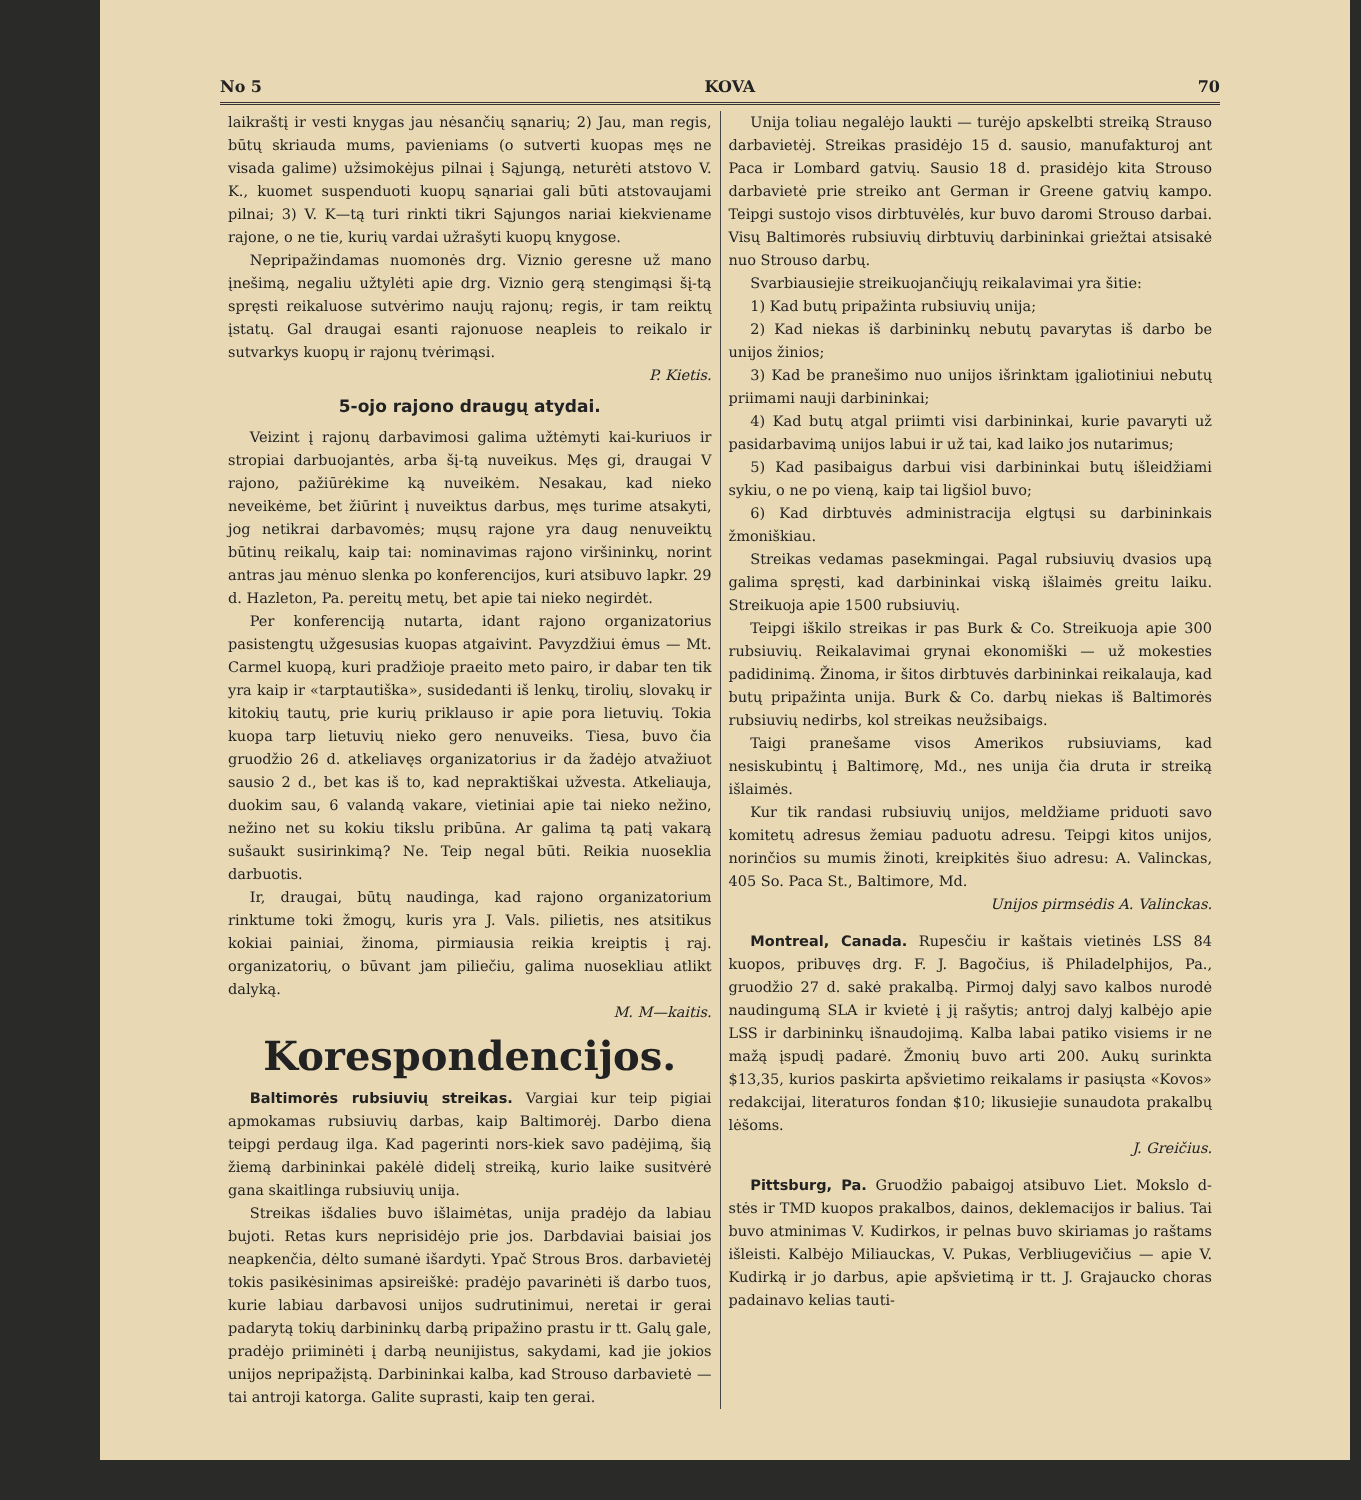No 5 KOVA 70
laikraštį ir vesti knygas jau nėsančių sąnarių; 2) Jau, man regis, būtų skriauda mums, pavieniams (o sutverti kuopas męs ne visada galime) užsimokėjus pilnai į Sąjungą, neturėti atstovo V. K., kuomet suspenduoti kuopų sąnariai gali būti atstovaujami pilnai; 3) V. K—tą turi rinkti tikri Sąjungos nariai kiekviename rajone, o ne tie, kurių vardai užrašyti kuopų knygose.
Nepripažindamas nuomonės drg. Viznio geresne už mano įnešimą, negaliu užtylėti apie drg. Viznio gerą stengimąsi šį-tą spręsti reikaluose sutvėrimo naujų rajonų; regis, ir tam reiktų įstatų. Gal draugai esanti rajonuose neapleis to reikalo ir sutvarkys kuopų ir rajonų tvėrimąsi.
P. Kietis.
5-ojo rajono draugų atydai.
Veizint į rajonų darbavimosi galima užtėmyti kai-kuriuos ir stropiai darbuojantės, arba šį-tą nuveikus. Męs gi, draugai V rajono, pažiūrėkime ką nuveikėm. Nesakau, kad nieko neveikėme, bet žiūrint į nuveiktus darbus, męs turime atsakyti, jog netikrai darbavomės; mųsų rajone yra daug nenuveiktų būtinų reikalų, kaip tai: nominavimas rajono viršininkų, norint antras jau mėnuo slenka po konferencijos, kuri atsibuvo lapkr. 29 d. Hazleton, Pa. pereitų metų, bet apie tai nieko negirdėt.
Per konferenciją nutarta, idant rajono organizatorius pasistengtų užgesusias kuopas atgaivint. Pavyzdžiui ėmus — Mt. Carmel kuopą, kuri pradžioje praeito meto pairo, ir dabar ten tik yra kaip ir «tarptautiška», susidedanti iš lenkų, tirolių, slovakų ir kitokių tautų, prie kurių priklauso ir apie pora lietuvių. Tokia kuopa tarp lietuvių nieko gero nenuveiks. Tiesa, buvo čia gruodžio 26 d. atkeliavęs organizatorius ir da žadėjo atvažiuot sausio 2 d., bet kas iš to, kad nepraktiškai užvesta. Atkeliauja, duokim sau, 6 valandą vakare, vietiniai apie tai nieko nežino, nežino net su kokiu tikslu pribūna. Ar galima tą patį vakarą sušaukt susirinkimą? Ne. Teip negal būti. Reikia nuoseklia darbuotis.
Ir, draugai, būtų naudinga, kad rajono organizatorium rinktume toki žmogų, kuris yra J. Vals. pilietis, nes atsitikus kokiai painiai, žinoma, pirmiausia reikia kreiptis į raj. organizatorių, o būvant jam piliečiu, galima nuosekliau atlikt dalyką.
M. M—kaitis.
Korespondencijos.
Baltimorės rubsiuvių streikas. Vargiai kur teip pigiai apmokamas rubsiuvių darbas, kaip Baltimorėj. Darbo diena teipgi perdaug ilga. Kad pagerinti nors-kiek savo padėjimą, šią žiemą darbininkai pakėlė didelį streiką, kurio laike susitvėrė gana skaitlinga rubsiuvių unija.
Streikas išdalies buvo išlaimėtas, unija pradėjo da labiau bujoti. Retas kurs neprisidėjo prie jos. Darbdaviai baisiai jos neapkenčia, dėlto sumanė išardyti. Ypač Strous Bros. darbavietėj tokis pasikėsinimas apsireiškė: pradėjo pavarinėti iš darbo tuos, kurie labiau darbavosi unijos sudrutinimui, neretai ir gerai padarytą tokių darbininkų darbą pripažino prastu ir tt. Galų gale, pradėjo priiminėti į darbą neunijistus, sakydami, kad jie jokios unijos nepripažįstą. Darbininkai kalba, kad Strouso darbavietė — tai antroji katorga. Galite suprasti, kaip ten gerai.
Unija toliau negalėjo laukti — turėjo apskelbti streiką Strauso darbavietėj. Streikas prasidėjo 15 d. sausio, manufakturoj ant Paca ir Lombard gatvių. Sausio 18 d. prasidėjo kita Strouso darbavietė prie streiko ant German ir Greene gatvių kampo. Teipgi sustojo visos dirbtuvėlės, kur buvo daromi Strouso darbai. Visų Baltimorės rubsiuvių dirbtuvių darbininkai griežtai atsisakė nuo Strouso darbų.
Svarbiausiejie streikuojančiųjų reikalavimai yra šitie:
1) Kad butų pripažinta rubsiuvių unija;
2) Kad niekas iš darbininkų nebutų pavarytas iš darbo be unijos žinios;
3) Kad be pranešimo nuo unijos išrinktam įgaliotiniui nebutų priimami nauji darbininkai;
4) Kad butų atgal priimti visi darbininkai, kurie pavaryti už pasidarbavimą unijos labui ir už tai, kad laiko jos nutarimus;
5) Kad pasibaigus darbui visi darbininkai butų išleidžiami sykiu, o ne po vieną, kaip tai ligšiol buvo;
6) Kad dirbtuvės administracija elgtųsi su darbininkais žmoniškiau.
Streikas vedamas pasekmingai. Pagal rubsiuvių dvasios upą galima spręsti, kad darbininkai viską išlaimės greitu laiku. Streikuoja apie 1500 rubsiuvių.
Teipgi iškilo streikas ir pas Burk & Co. Streikuoja apie 300 rubsiuvių. Reikalavimai grynai ekonomiški — už mokesties padidinimą. Žinoma, ir šitos dirbtuvės darbininkai reikalauja, kad butų pripažinta unija. Burk & Co. darbų niekas iš Baltimorės rubsiuvių nedirbs, kol streikas neužsibaigs.
Taigi pranešame visos Amerikos rubsiuviams, kad nesiskubintų į Baltimorę, Md., nes unija čia druta ir streiką išlaimės.
Kur tik randasi rubsiuvių unijos, meldžiame priduoti savo komitetų adresus žemiau paduotu adresu. Teipgi kitos unijos, norinčios su mumis žinoti, kreipkitės šiuo adresu: A. Valinckas, 405 So. Paca St., Baltimore, Md.
Unijos pirmsėdis A. Valinckas.
Montreal, Canada. Rupesčiu ir kaštais vietinės LSS 84 kuopos, pribuvęs drg. F. J. Bagočius, iš Philadelphijos, Pa., gruodžio 27 d. sakė prakalbą. Pirmoj dalyj savo kalbos nurodė naudingumą SLA ir kvietė į jį rašytis; antroj dalyj kalbėjo apie LSS ir darbininkų išnaudojimą. Kalba labai patiko visiems ir ne mažą įspudį padarė. Žmonių buvo arti 200. Aukų surinkta $13,35, kurios paskirta apšvietimo reikalams ir pasiųsta «Kovos» redakcijai, literaturos fondan $10; likusiejie sunaudota prakalbų lėšoms.
J. Greičius.
Pittsburg, Pa. Gruodžio pabaigoj atsibuvo Liet. Mokslo d-stės ir TMD kuopos prakalbos, dainos, deklemacijos ir balius. Tai buvo atminimas V. Kudirkos, ir pelnas buvo skiriamas jo raštams išleisti. Kalbėjo Miliauckas, V. Pukas, Verbliugevičius — apie V. Kudirką ir jo darbus, apie apšvietimą ir tt. J. Grajaucko choras padainavo kelias tauti-